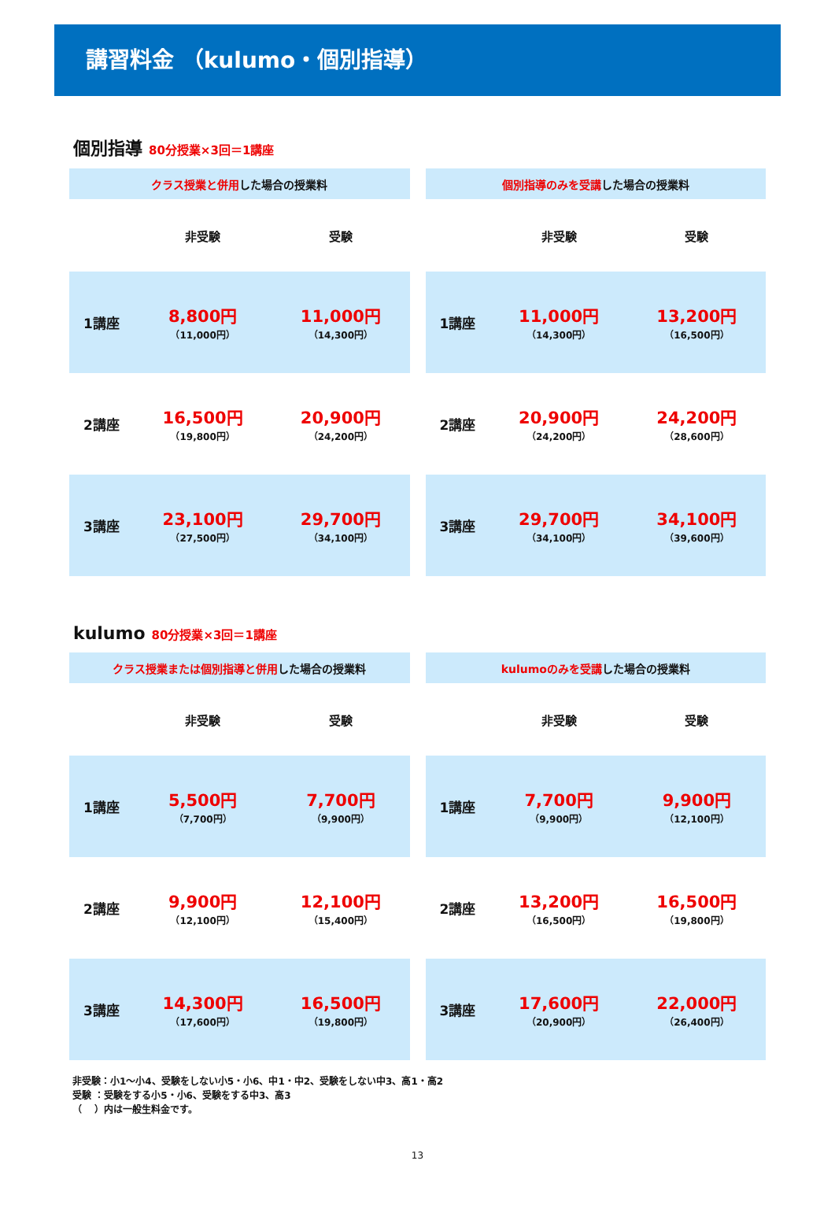講習料金 （kulumo・個別指導）
個別指導 80分授業×3回＝1講座
| クラス授業と併用 した場合の授業料 | | |
| --- | --- | --- |
| | 非受験 | 受験 |
| 1講座 | 8,800円 （11,000円） | 11,000円 （14,300円） |
| 2講座 | 16,500円 （19,800円） | 20,900円 （24,200円） |
| 3講座 | 23,100円 （27,500円） | 29,700円 （34,100円） |
| 個別指導のみを受講 した場合の授業料 | | |
| --- | --- | --- |
| | 非受験 | 受験 |
| 1講座 | 11,000円 （14,300円） | 13,200円 （16,500円） |
| 2講座 | 20,900円 （24,200円） | 24,200円 （28,600円） |
| 3講座 | 29,700円 （34,100円） | 34,100円 （39,600円） |
kulumo 80分授業×3回＝1講座
| クラス授業または個別指導と併用 した場合の授業料 | | |
| --- | --- | --- |
| | 非受験 | 受験 |
| 1講座 | 5,500円 （7,700円） | 7,700円 （9,900円） |
| 2講座 | 9,900円 （12,100円） | 12,100円 （15,400円） |
| 3講座 | 14,300円 （17,600円） | 16,500円 （19,800円） |
| kulumoのみを受講 した場合の授業料 | | |
| --- | --- | --- |
| | 非受験 | 受験 |
| 1講座 | 7,700円 （9,900円） | 9,900円 （12,100円） |
| 2講座 | 13,200円 （16,500円） | 16,500円 （19,800円） |
| 3講座 | 17,600円 （20,900円） | 22,000円 （26,400円） |
非受験：小1～小4、受験をしない小5・小6、中1・中2、受験をしない中3、高1・高2
受験 ：受験をする小5・小6、受験をする中3、高3
（　 ）内は一般生料金です。
13